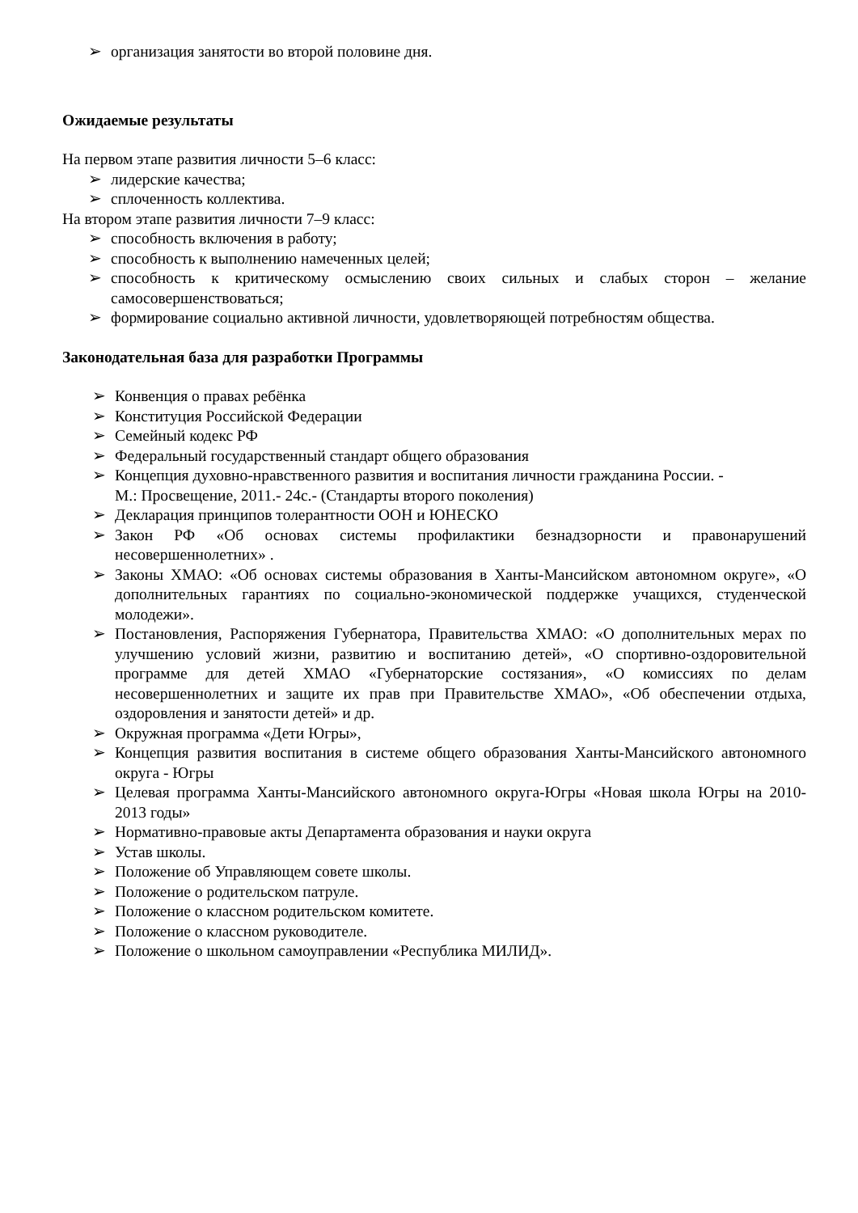➢ организация занятости во второй половине дня.
Ожидаемые результаты
На первом этапе развития личности 5–6 класс:
➢ лидерские качества;
➢ сплоченность коллектива.
На втором этапе развития личности 7–9 класс:
➢ способность включения в работу;
➢ способность к выполнению намеченных целей;
➢ способность к критическому осмыслению своих сильных и слабых сторон – желание самосовершенствоваться;
➢ формирование социально активной личности, удовлетворяющей потребностям общества.
Законодательная база для разработки Программы
➢ Конвенция о правах ребёнка
➢ Конституция Российской Федерации
➢ Семейный кодекс РФ
➢ Федеральный государственный стандарт общего образования
➢ Концепция духовно-нравственного развития и воспитания личности гражданина России. -
М.: Просвещение, 2011.- 24с.- (Стандарты второго поколения)
➢ Декларация принципов толерантности ООН и ЮНЕСКО
➢ Закон РФ «Об основах системы профилактики безнадзорности и правонарушений несовершеннолетних» .
➢ Законы ХМАО: «Об основах системы образования в Ханты-Мансийском автономном округе», «О дополнительных гарантиях по социально-экономической поддержке учащихся, студенческой молодежи».
➢ Постановления, Распоряжения Губернатора, Правительства ХМАО: «О дополнительных мерах по улучшению условий жизни, развитию и воспитанию детей», «О спортивно-оздоровительной программе для детей ХМАО «Губернаторские состязания», «О комиссиях по делам несовершеннолетних и защите их прав при Правительстве ХМАО», «Об обеспечении отдыха, оздоровления и занятости детей» и др.
➢ Окружная программа «Дети Югры»,
➢ Концепция развития воспитания в системе общего образования Ханты-Мансийского автономного округа - Югры
➢ Целевая программа Ханты-Мансийского автономного округа-Югры «Новая школа Югры на 2010-2013 годы»
➢ Нормативно-правовые акты Департамента образования и науки округа
➢ Устав школы.
➢ Положение об Управляющем совете школы.
➢ Положение о родительском патруле.
➢ Положение о классном родительском комитете.
➢ Положение о классном руководителе.
➢ Положение о школьном самоуправлении «Республика МИЛИД».